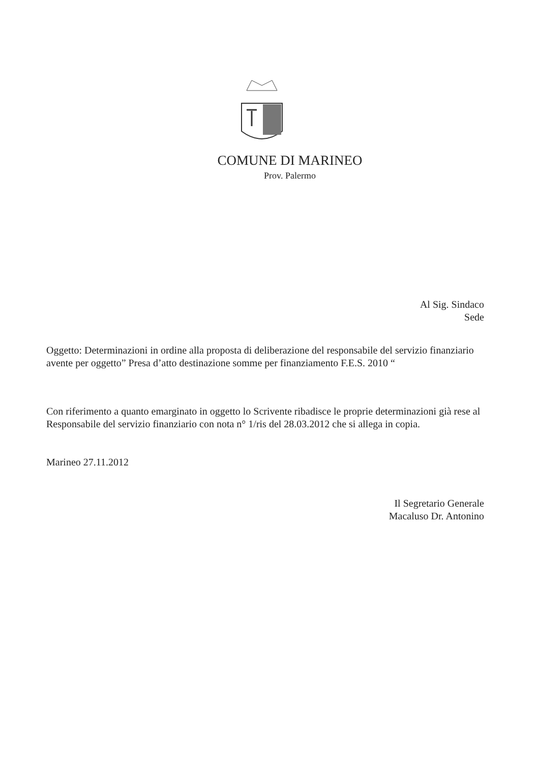COMUNE DI MARINEO
Prov. Palermo
Al Sig. Sindaco
Sede
Oggetto: Determinazioni in ordine alla proposta di deliberazione del responsabile del servizio finanziario avente per oggetto” Presa d’atto destinazione somme per finanziamento F.E.S. 2010 “
Con riferimento a quanto emarginato in oggetto lo Scrivente ribadisce le proprie determinazioni già rese al Responsabile del servizio finanziario con nota n° 1/ris del 28.03.2012 che si allega in copia.
Marineo 27.11.2012
Il Segretario Generale
Macaluso Dr. Antonino